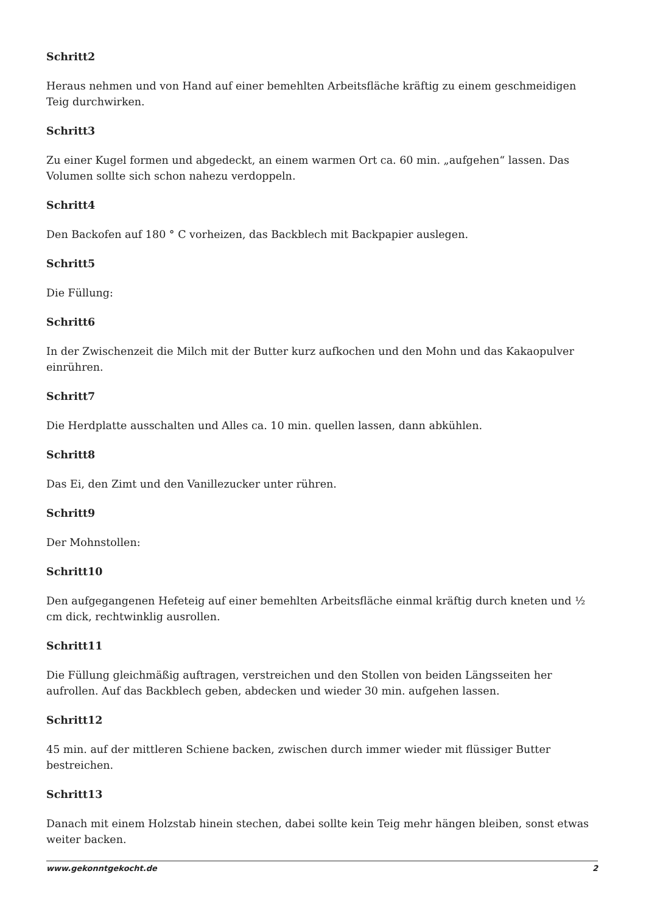Schritt2
Heraus nehmen und von Hand auf einer bemehlten Arbeitsfläche kräftig zu einem geschmeidigen Teig durchwirken.
Schritt3
Zu einer Kugel formen und abgedeckt, an einem warmen Ort ca. 60 min. „aufgehen“ lassen. Das Volumen sollte sich schon nahezu verdoppeln.
Schritt4
Den Backofen auf 180 ° C vorheizen, das Backblech mit Backpapier auslegen.
Schritt5
Die Füllung:
Schritt6
In der Zwischenzeit die Milch mit der Butter kurz aufkochen und den Mohn und das Kakaopulver einrühren.
Schritt7
Die Herdplatte ausschalten und Alles ca. 10 min. quellen lassen, dann abkühlen.
Schritt8
Das Ei, den Zimt und den Vanillezucker unter rühren.
Schritt9
Der Mohnstollen:
Schritt10
Den aufgegangenen Hefeteig auf einer bemehlten Arbeitsfläche einmal kräftig durch kneten und ½ cm dick, rechtwinklig ausrollen.
Schritt11
Die Füllung gleichmäßig auftragen, verstreichen und den Stollen von beiden Längsseiten her aufrollen. Auf das Backblech geben, abdecken und wieder 30 min. aufgehen lassen.
Schritt12
45 min. auf der mittleren Schiene backen, zwischen durch immer wieder mit flüssiger Butter bestreichen.
Schritt13
Danach mit einem Holzstab hinein stechen, dabei sollte kein Teig mehr hängen bleiben, sonst etwas weiter backen.
www.gekonntgekocht.de 2